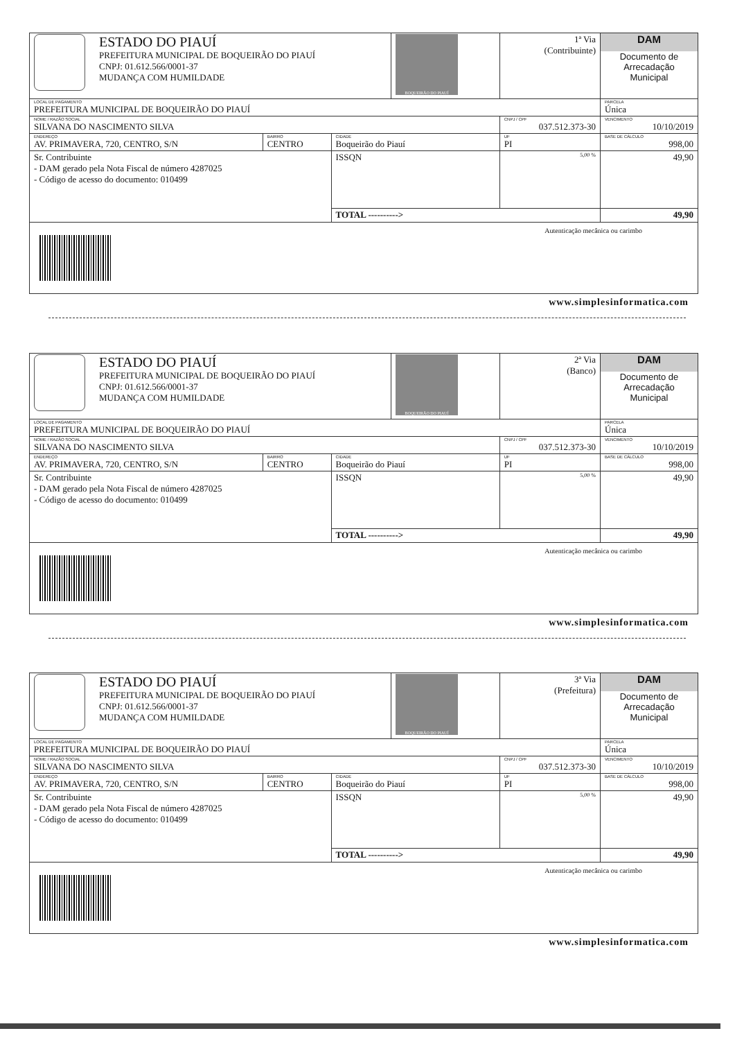| ESTADO DO PIAUÍ PREFEITURA MUNICIPAL DE BOQUEIRÃO DO PIAUÍ CNPJ: 01.612.566/0001-37 MUDANÇA COM HUMILDADE | | | BOQUEIRÃO DO PIAUÍ | | 1ª Via (Contribuinte) | DAM Documento de Arrecadação Municipal |
| LOCAL DE PAGAMENTO PREFEITURA MUNICIPAL DE BOQUEIRÃO DO PIAUÍ | | | | | | PARCELA Única |
| NOME / RAZÃO SOCIAL SILVANA DO NASCIMENTO SILVA | | | | | CNPJ / CPF 037.512.373-30 | VENCIMENTO 10/10/2019 |
| ENDEREÇO AV. PRIMAVERA, 720, CENTRO, S/N | BAIRRO CENTRO | CIDADE Boqueirão do Piauí | | UF PI | | BASE DE CÁLCULO 998,00 |
| Sr. Contribuinte - DAM gerado pela Nota Fiscal de número 4287025 - Código de acesso do documento: 010499 | | ISSQN | | 5,00 % | | 49,90 |
| | | TOTAL ----------> | | | | 49,90 |
| Autenticação mecânica ou carimbo | | | | | | |
www.simplesinformatica.com
| ESTADO DO PIAUÍ PREFEITURA MUNICIPAL DE BOQUEIRÃO DO PIAUÍ CNPJ: 01.612.566/0001-37 MUDANÇA COM HUMILDADE | | | BOQUEIRÃO DO PIAUÍ | | 2ª Via (Banco) | DAM Documento de Arrecadação Municipal |
| LOCAL DE PAGAMENTO PREFEITURA MUNICIPAL DE BOQUEIRÃO DO PIAUÍ | | | | | | PARCELA Única |
| NOME / RAZÃO SOCIAL SILVANA DO NASCIMENTO SILVA | | | | | CNPJ / CPF 037.512.373-30 | VENCIMENTO 10/10/2019 |
| ENDEREÇO AV. PRIMAVERA, 720, CENTRO, S/N | BAIRRO CENTRO | CIDADE Boqueirão do Piauí | | UF PI | | BASE DE CÁLCULO 998,00 |
| Sr. Contribuinte - DAM gerado pela Nota Fiscal de número 4287025 - Código de acesso do documento: 010499 | | ISSQN | | 5,00 % | | 49,90 |
| | | TOTAL ----------> | | | | 49,90 |
| Autenticação mecânica ou carimbo | | | | | | |
www.simplesinformatica.com
| ESTADO DO PIAUÍ PREFEITURA MUNICIPAL DE BOQUEIRÃO DO PIAUÍ CNPJ: 01.612.566/0001-37 MUDANÇA COM HUMILDADE | | | BOQUEIRÃO DO PIAUÍ | | 3ª Via (Prefeitura) | DAM Documento de Arrecadação Municipal |
| LOCAL DE PAGAMENTO PREFEITURA MUNICIPAL DE BOQUEIRÃO DO PIAUÍ | | | | | | PARCELA Única |
| NOME / RAZÃO SOCIAL SILVANA DO NASCIMENTO SILVA | | | | | CNPJ / CPF 037.512.373-30 | VENCIMENTO 10/10/2019 |
| ENDEREÇO AV. PRIMAVERA, 720, CENTRO, S/N | BAIRRO CENTRO | CIDADE Boqueirão do Piauí | | UF PI | | BASE DE CÁLCULO 998,00 |
| Sr. Contribuinte - DAM gerado pela Nota Fiscal de número 4287025 - Código de acesso do documento: 010499 | | ISSQN | | 5,00 % | | 49,90 |
| | | TOTAL ----------> | | | | 49,90 |
| Autenticação mecânica ou carimbo | | | | | | |
www.simplesinformatica.com